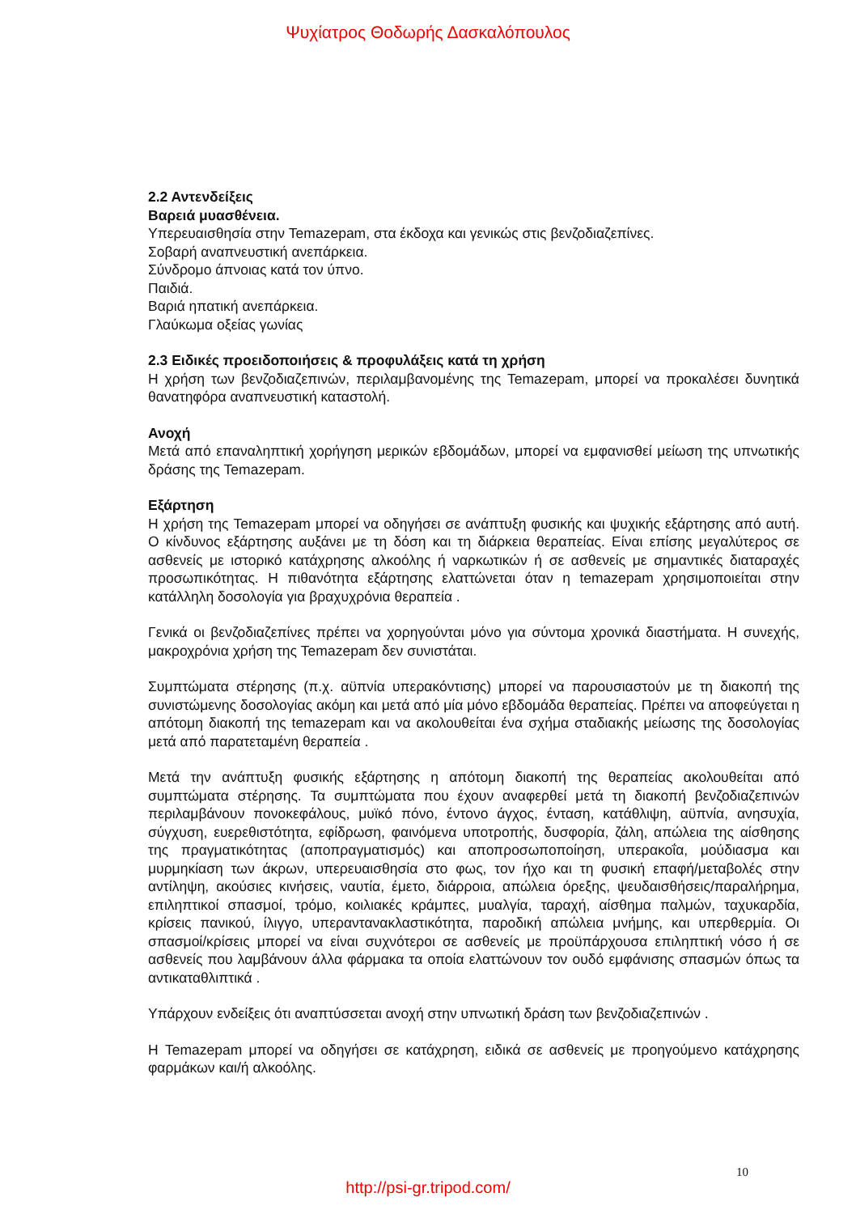Ψυχίατρος Θοδωρής Δασκαλόπουλος
2.2 Αντενδείξεις
Βαρειά μυασθένεια.
Υπερευαισθησία στην Temazepam, στα έκδοχα και γενικώς στις βενζοδιαζεπίνες.
Σοβαρή αναπνευστική ανεπάρκεια.
Σύνδρομο άπνοιας κατά τον ύπνο.
Παιδιά.
Βαριά ηπατική ανεπάρκεια.
Γλαύκωμα οξείας γωνίας
2.3 Ειδικές προειδοποιήσεις & προφυλάξεις κατά τη χρήση
Η χρήση των βενζοδιαζεπινών, περιλαμβανομένης της Temazepam, μπορεί να προκαλέσει δυνητικά θανατηφόρα αναπνευστική καταστολή.
Ανοχή
Μετά από επαναληπτική χορήγηση μερικών εβδομάδων, μπορεί να εμφανισθεί μείωση της υπνωτικής δράσης της Temazepam.
Εξάρτηση
Η χρήση της Temazepam μπορεί να οδηγήσει σε ανάπτυξη φυσικής και ψυχικής εξάρτησης από αυτή. Ο κίνδυνος εξάρτησης αυξάνει με τη δόση και τη διάρκεια θεραπείας. Είναι επίσης μεγαλύτερος σε ασθενείς με ιστορικό κατάχρησης αλκοόλης ή ναρκωτικών ή σε ασθενείς με σημαντικές διαταραχές προσωπικότητας. Η πιθανότητα εξάρτησης ελαττώνεται όταν η temazepam χρησιμοποιείται στην κατάλληλη δοσολογία για βραχυχρόνια θεραπεία .
Γενικά οι βενζοδιαζεπίνες πρέπει να χορηγούνται μόνο για σύντομα χρονικά διαστήματα. Η συνεχής, μακροχρόνια χρήση της Temazepam δεν συνιστάται.
Συμπτώματα στέρησης (π.χ. αϋπνία υπερακόντισης) μπορεί να παρουσιαστούν με τη διακοπή της συνιστώμενης δοσολογίας ακόμη και μετά από μία μόνο εβδομάδα θεραπείας. Πρέπει να αποφεύγεται η απότομη διακοπή της temazepam και να ακολουθείται ένα σχήμα σταδιακής μείωσης της δοσολογίας μετά από παρατεταμένη θεραπεία .
Μετά την ανάπτυξη φυσικής εξάρτησης η απότομη διακοπή της θεραπείας ακολουθείται από συμπτώματα στέρησης. Τα συμπτώματα που έχουν αναφερθεί μετά τη διακοπή βενζοδιαζεπινών περιλαμβάνουν πονοκεφάλους, μυϊκό πόνο, έντονο άγχος, ένταση, κατάθλιψη, αϋπνία, ανησυχία, σύγχυση, ευερεθιστότητα, εφίδρωση, φαινόμενα υποτροπής, δυσφορία, ζάλη, απώλεια της αίσθησης της πραγματικότητας (αποπραγματισμός) και αποπροσωποποίηση, υπερακοΐα, μούδιασμα και μυρμηκίαση των άκρων, υπερευαισθησία στο φως, τον ήχο και τη φυσική επαφή/μεταβολές στην αντίληψη, ακούσιες κινήσεις, ναυτία, έμετο, διάρροια, απώλεια όρεξης, ψευδαισθήσεις/παραλήρημα, επιληπτικοί σπασμοί, τρόμο, κοιλιακές κράμπες, μυαλγία, ταραχή, αίσθημα παλμών, ταχυκαρδία, κρίσεις πανικού, ίλιγγο, υπεραντανακλαστικότητα, παροδική απώλεια μνήμης, και υπερθερμία. Οι σπασμοί/κρίσεις μπορεί να είναι συχνότεροι σε ασθενείς με προϋπάρχουσα επιληπτική νόσο ή σε ασθενείς που λαμβάνουν άλλα φάρμακα τα οποία ελαττώνουν τον ουδό εμφάνισης σπασμών όπως τα αντικαταθλιπτικά .
Υπάρχουν ενδείξεις ότι αναπτύσσεται ανοχή στην υπνωτική δράση των βενζοδιαζεπινών .
Η Temazepam μπορεί να οδηγήσει σε κατάχρηση, ειδικά σε ασθενείς με προηγούμενο κατάχρησης φαρμάκων και/ή αλκοόλης.
10
http://psi-gr.tripod.com/